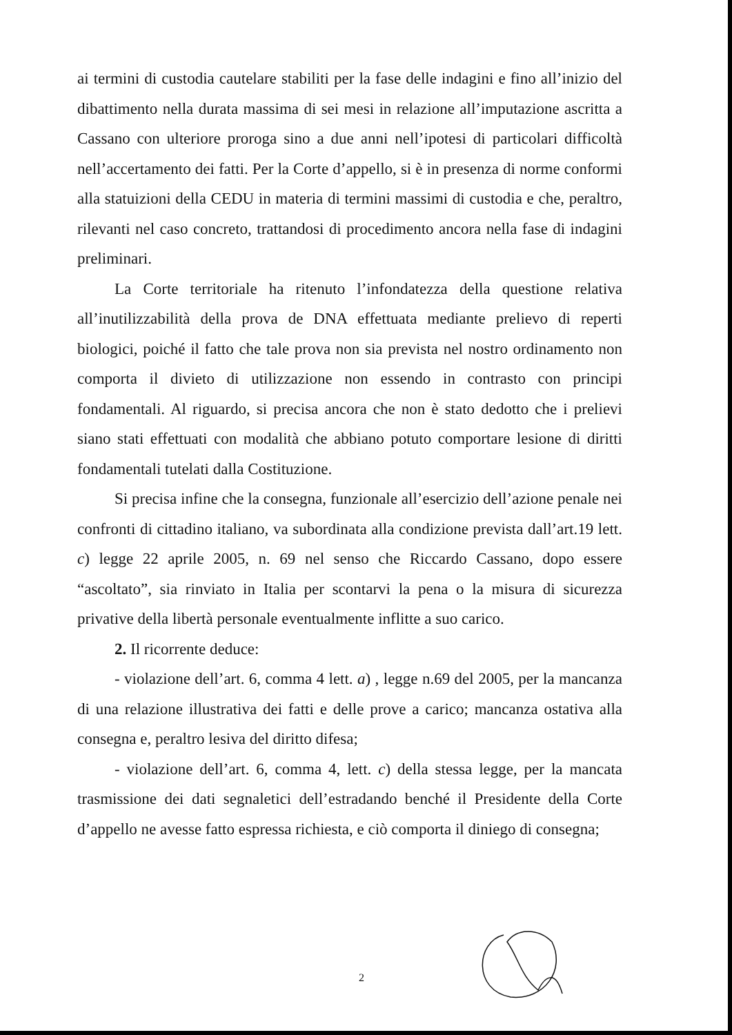ai termini di custodia cautelare stabiliti per la fase delle indagini e fino all’inizio del dibattimento nella durata massima di sei mesi in relazione all’imputazione ascritta a Cassano con ulteriore proroga sino a due anni nell’ipotesi di particolari difficoltà nell’accertamento dei fatti. Per la Corte d’appello, si è in presenza di norme conformi alla statuizioni della CEDU in materia di termini massimi di custodia e che, peraltro, rilevanti nel caso concreto, trattandosi di procedimento ancora nella fase di indagini preliminari.
La Corte territoriale ha ritenuto l’infondatezza della questione relativa all’inutilizzabilità della prova de DNA effettuata mediante prelievo di reperti biologici, poiché il fatto che tale prova non sia prevista nel nostro ordinamento non comporta il divieto di utilizzazione non essendo in contrasto con principi fondamentali. Al riguardo, si precisa ancora che non è stato dedotto che i prelievi siano stati effettuati con modalità che abbiano potuto comportare lesione di diritti fondamentali tutelati dalla Costituzione.
Si precisa infine che la consegna, funzionale all’esercizio dell’azione penale nei confronti di cittadino italiano, va subordinata alla condizione prevista dall’art.19 lett. c) legge 22 aprile 2005, n. 69 nel senso che Riccardo Cassano, dopo essere “ascoltato”, sia rinviato in Italia per scontarvi la pena o la misura di sicurezza privative della libertà personale eventualmente inflitte a suo carico.
2. Il ricorrente deduce:
- violazione dell’art. 6, comma 4 lett. a) , legge n.69 del 2005, per la mancanza di una relazione illustrativa dei fatti e delle prove a carico; mancanza ostativa alla consegna e, peraltro lesiva del diritto difesa;
- violazione dell’art. 6, comma 4, lett. c) della stessa legge, per la mancata trasmissione dei dati segnaletici dell’estradando benché il Presidente della Corte d’appello ne avesse fatto espressa richiesta, e ciò comporta il diniego di consegna;
2